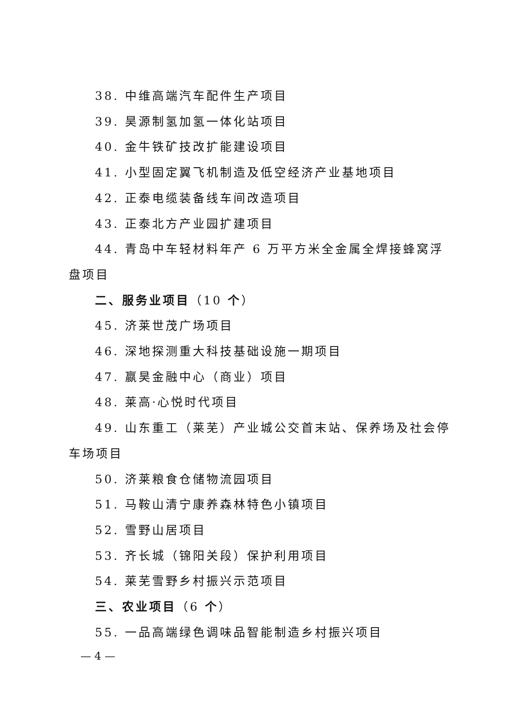38. 中维高端汽车配件生产项目
39. 昊源制氢加氢一体化站项目
40. 金牛铁矿技改扩能建设项目
41. 小型固定翼飞机制造及低空经济产业基地项目
42. 正泰电缆装备线车间改造项目
43. 正泰北方产业园扩建项目
44. 青岛中车轻材料年产 6 万平方米全金属全焊接蜂窝浮盘项目
二、服务业项目（10 个）
45. 济莱世茂广场项目
46. 深地探测重大科技基础设施一期项目
47. 嬴昊金融中心（商业）项目
48. 莱高·心悦时代项目
49. 山东重工（莱芜）产业城公交首末站、保养场及社会停车场项目
50. 济莱粮食仓储物流园项目
51. 马鞍山清宁康养森林特色小镇项目
52. 雪野山居项目
53. 齐长城（锦阳关段）保护利用项目
54. 莱芜雪野乡村振兴示范项目
三、农业项目（6 个）
55. 一品高端绿色调味品智能制造乡村振兴项目
— 4 —